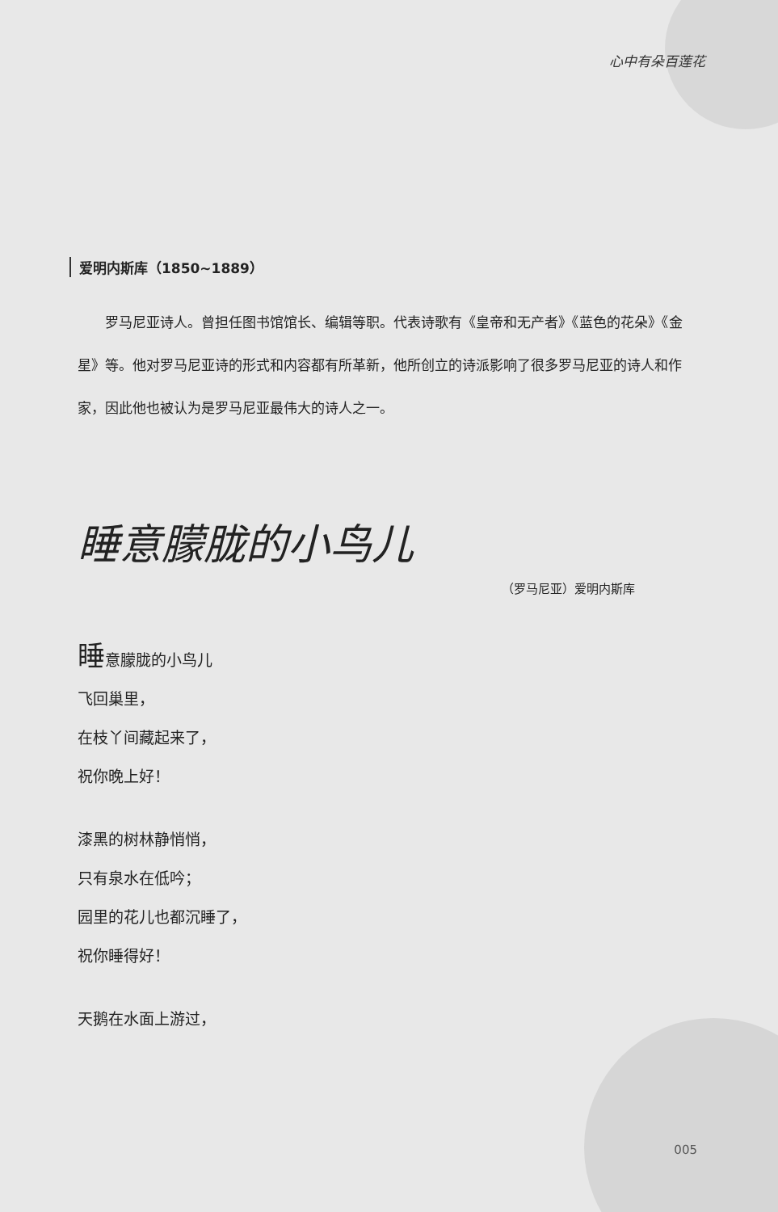心中有朵百莲花
爱明内斯库（1850~1889）
罗马尼亚诗人。曾担任图书馆馆长、编辑等职。代表诗歌有《皇帝和无产者》《蓝色的花朵》《金星》等。他对罗马尼亚诗的形式和内容都有所革新，他所创立的诗派影响了很多罗马尼亚的诗人和作家，因此他也被认为是罗马尼亚最伟大的诗人之一。
睡意朦胧的小鸟儿
（罗马尼亚）爱明内斯库
睡意朦胧的小鸟儿
飞回巢里，
在枝丫间藏起来了，
祝你晚上好！
漆黑的树林静悄悄，
只有泉水在低吟；
园里的花儿也都沉睡了，
祝你睡得好！
天鹅在水面上游过，
005